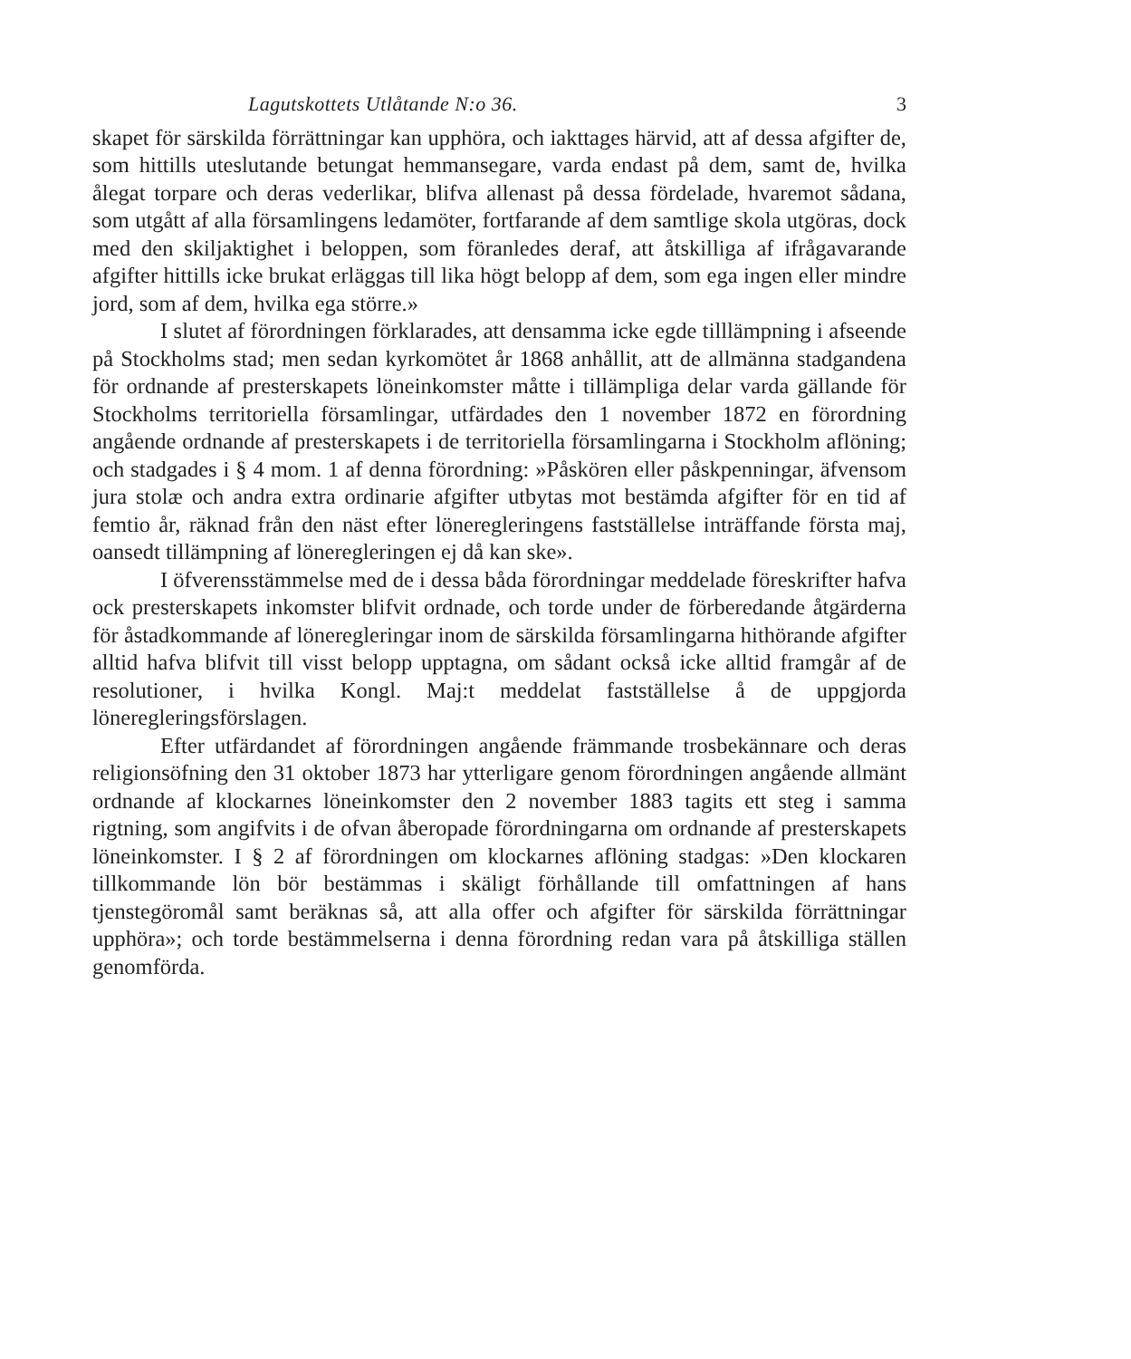Lagutskottets Utlåtande N:o 36. 3
skapet för särskilda förrättningar kan upphöra, och iakttages härvid, att af dessa afgifter de, som hittills uteslutande betungat hemmansegare, varda endast på dem, samt de, hvilka ålegat torpare och deras vederlikar, blifva allenast på dessa fördelade, hvaremot sådana, som utgått af alla församlingens ledamöter, fortfarande af dem samtlige skola utgöras, dock med den skiljaktighet i beloppen, som föranledes deraf, att åtskilliga af ifrågavarande afgifter hittills icke brukat erläggas till lika högt belopp af dem, som ega ingen eller mindre jord, som af dem, hvilka ega större.»
I slutet af förordningen förklarades, att densamma icke egde tilllämpning i afseende på Stockholms stad; men sedan kyrkomötet år 1868 anhållit, att de allmänna stadgandena för ordnande af presterskapets löneinkomster måtte i tillämpliga delar varda gällande för Stockholms territoriella församlingar, utfärdades den 1 november 1872 en förordning angående ordnande af presterskapets i de territoriella församlingarna i Stockholm aflöning; och stadgades i § 4 mom. 1 af denna förordning: »Påskören eller påskpenningar, äfvensom jura stolæ och andra extra ordinarie afgifter utbytas mot bestämda afgifter för en tid af femtio år, räknad från den näst efter löneregleringens fastställelse inträffande första maj, oansedt tillämpning af löneregleringen ej då kan ske».
I öfverensstämmelse med de i dessa båda förordningar meddelade föreskrifter hafva ock presterskapets inkomster blifvit ordnade, och torde under de förberedande åtgärderna för åstadkommande af löneregleringar inom de särskilda församlingarna hithörande afgifter alltid hafva blifvit till visst belopp upptagna, om sådant också icke alltid framgår af de resolutioner, i hvilka Kongl. Maj:t meddelat fastställelse å de uppgjorda löneregleringsförslagen.
Efter utfärdandet af förordningen angående främmande trosbekännare och deras religionsöfning den 31 oktober 1873 har ytterligare genom förordningen angående allmänt ordnande af klockarnes löneinkomster den 2 november 1883 tagits ett steg i samma rigtning, som angifvits i de ofvan åberopade förordningarna om ordnande af presterskapets löneinkomster. I § 2 af förordningen om klockarnes aflöning stadgas: »Den klockaren tillkommande lön bör bestämmas i skäligt förhållande till omfattningen af hans tjenstegöromål samt beräknas så, att alla offer och afgifter för särskilda förrättningar upphöra»; och torde bestämmelserna i denna förordning redan vara på åtskilliga ställen genomförda.